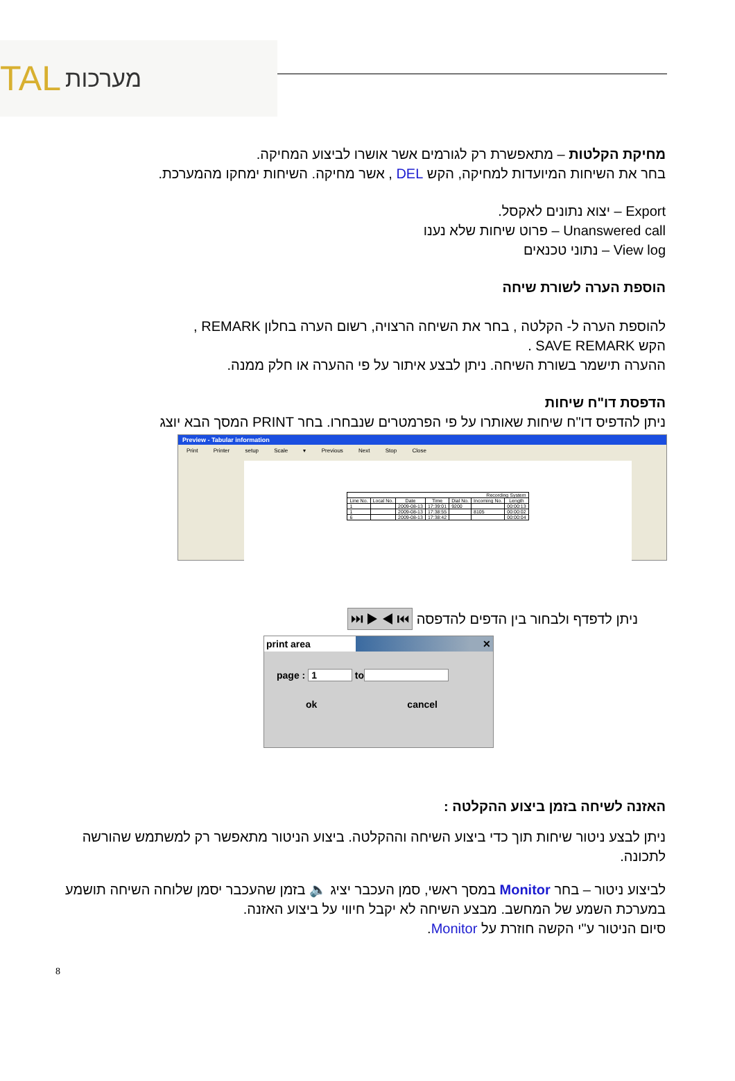TAL מערכות
מחיקת הקלטות – מתאפשרת רק לגורמים אשר אושרו לביצוע המחיקה.
בחר את השיחות המיועדות למחיקה, הקש DEL , אשר מחיקה. השיחות ימחקו מהמערכת.
Export – יצוא נתונים לאקסל.
Unanswered call – פרוט שיחות שלא נענו
View log – נתוני טכנאים
הוספת הערה לשורת שיחה
להוספת הערה ל- הקלטה , בחר את השיחה הרצויה, רשום הערה בחלון REMARK ,
הקש SAVE REMARK .
ההערה תישמר בשורת השיחה. ניתן לבצע איתור על פי ההערה או חלק ממנה.
הדפסת דו"ח שיחות
ניתן להדפיס דו"ח שיחות שאותרו על פי הפרמטרים שנבחרו. בחר PRINT המסך הבא יוצג
Preview - Tabular information
Print Printer setup Scale ▾ Previous Next Stop Close
| Recording System | | | | | | |
| --- | --- | --- | --- | --- | --- | --- |
| Line No. | Local No. | Date | Time | Dial No. | Incoming No. | Length |
| 1 | | 2009-08-13 | 17:39:01 | 9200 | | 00:00:13 |
| 1 | | 2009-08-13 | 17:38:55 | | 8105 | 00:00:02 |
| 6 | | 2009-08-13 | 17:38:42 | | | 00:00:04 |
ניתן לדפדף ולבחור בין הדפים להדפסה ⏮ ◀ ▶ ⏭
print area ✕
page : 1 to
ok cancel
האזנה לשיחה בזמן ביצוע ההקלטה :
ניתן לבצע ניטור שיחות תוך כדי ביצוע השיחה וההקלטה. ביצוע הניטור מתאפשר רק למשתמש שהורשה לתכונה.
לביצוע ניטור – בחר Monitor במסך ראשי, סמן העכבר יציג 🔈 בזמן שהעכבר יסמן שלוחה השיחה תושמע במערכת השמע של המחשב. מבצע השיחה לא יקבל חיווי על ביצוע האזנה.
סיום הניטור ע"י הקשה חוזרת על Monitor.
8